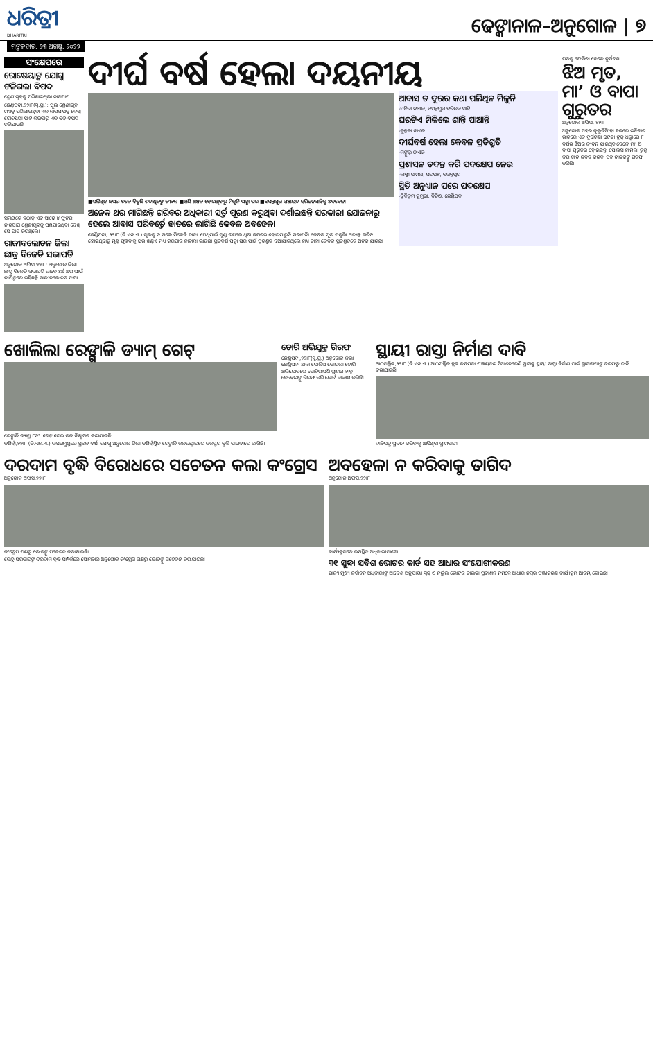ଧରିତ୍ରୀ
DHARITRI
ଢେଙ୍କାନାଳ–ଅନୁଗୋଳ | ୭
ମଙ୍ଗଳବାର, ୨୩ ଅଗଷ୍ଟ, ୨୦୨୨
ସଂକ୍ଷେପରେ
ରୋଷେୟାଙ୍କ ଯୋଗୁ ଟଳିଗଲା ବିପଦ
ଶ୍ରେଣୀଗୃହକୁ ପଶିଯାଇଥିଲା ନାଗସାପ
ଛେଣ୍ଡିପଦା,୨୨।୮(ସ୍ବ.ପ୍ର.): ସ୍କୁଲ ଶ୍ରେଣୀଗୃହ ମଧ୍ୟକୁ ପଶିଯାଉଥିବା ଏକ ନାଗସାପକୁ ଦେଖି ରୋଷେୟା ପାଟି କରିବାରୁ ଏକ ବଡ଼ ବିପଦ ଟଳିଯାଇଛି।
ସମୟରେ ହଠାତ୍ ଏକ ସାଢ଼େ ୪ ଫୁଟର ନାଗସାପ ଶ୍ରେଣୀଗୃହକୁ ପଶିଯାଉଥିବା ଦେଖି ସେ ପାଟି କରିଥିଲେ।
ରାଜୀବଲୋଚନ ଜିଲା ଛାତ୍ର ବିଜେଡି ସଭାପତି
ଅନୁଗୋଳ ଅଫିସ,୨୨।୮: ଅନୁଗୋଳ ଜିଲା ଛାତ୍ର ବିଜେଡି ସଭାପତି ଭାବେ ୪ର୍ଥ ଥର ପାଇଁ ଦାୟିତ୍ବରେ ରହିଛନ୍ତି ରାଜୀବଲୋଚନ ଦାସ।
ଦୀର୍ଘ ବର୍ଷ ହେଲା ଦୟନୀୟ
■ପଲିଥିନ ଛପର ତଳେ ବିତୁଛି ଶତାଧିକଙ୍କ ଜୀବନ ■ଖଣି ଅଞ୍ଚଳ ହୋଇଥିବାରୁ ମିଳୁନି ପକ୍କା ଘର ■ବସନ୍ତପୁର ପଞ୍ଚାୟତ ହରିଜନସାହିକୁ ଅବହେଳା
ଅନେକ ଥର ମାଗିଛନ୍ତି ଗରିବର ଅଧିକାରୀ ସର୍ତ୍ତ ପୂରଣ କରୁଥିବା ଦର୍ଶାଇଛନ୍ତି ସରକାରୀ ଯୋଜନାରୁ ହେଲେ ଆବାସ ପରିବର୍ତ୍ତେ ହାତରେ ଲାଗିଛି କେବଳ ଅବହେଳା
ଛେଣ୍ଡିପଦା, ୨୨।୮ (ଡି.ଏନ.ଏ.) ମୁଲକୁ ନ ଗଲେ ମିଳେନି ଦାନା। ସେଥିପାଇଁ ମୁଣ୍ଡ ଉପରେ ଥିବା ଛପରର ହୋଇପାରୁନି ମରାମତି। କେବଳ ମୂଲ ମଜୁରି। ଅତ୍ୟନ୍ତ ଗରିବ ହୋଇଥିବାରୁ ମୁଣ୍ଡ ଗୁଞ୍ଜିବାକୁ ଘର ଖଣ୍ଡିଏ ମଧ୍ୟ କରିପାରି ନାହାନ୍ତି। ଲାଗିଛି। ପ୍ରତିବର୍ଷ ପକ୍କା ଘର ପାଇଁ ପ୍ରତିଶ୍ରୁତି ଦିଆଯାଉଥିଲେ ମଧ୍ୟ ତାହା କେବଳ ପ୍ରତିଶ୍ରୁତିରେ ଅଟକି ଯାଉଛି।
ଆବାସ ତ ଦୂରର କଥା ପଲିଥିନ ମିଳୁନି
-ସବିତା ନାଏକ, ବସନ୍ତପୁର ହରିଜନ ସାହି
ଘରଟିଏ ମିଳିଲେ ଶାନ୍ତି ପାଆନ୍ତି
-କୁନ୍ତଳା ନାଏକ
ଦୀର୍ଘବର୍ଷ ହେଲା କେବଳ ପ୍ରତିଶ୍ରୁତି
-ମଙ୍ଗୁଲୁ ନାଏକ
ପ୍ରଶାସନ ତଦନ୍ତ କରି ପଦକ୍ଷେପ ନେଉ
-ଲକ୍ଷ୍ମୀ ସାମଲ, ସରପଞ୍ଚ, ବସନ୍ତପୁର
ସ୍ଥିତି ଅନୁଧ୍ୟାନ ପରେ ପଦକ୍ଷେପ
-ତ୍ରିବିକ୍ରମ କୁମୁରା, ବିଡିଓ, ଛେଣ୍ଡିପଦା
ଘରକୁ ଫେରିବା ବେଳେ ଦୁର୍ଘଟଣା
ଝିଅ ମୃତ, ମା’ ଓ ବାପା ଗୁରୁତର
ଅନୁଗୋଳ ଅଫିସ, ୨୨।୮
ଅନୁଗୋଳ ସହର ଜୁଲୁଡିସିଂହା ଛକରେ ରବିବାର ରାତିରେ ଏକ ଦୁର୍ଘଟଣା ଘଟିଛି। ଟ୍ରକ୍ ଧକ୍କାରେ ୮ ବର୍ଷର ଝିଅର ଜୀବନ ଯାଇଥିବାବେଳେ ମା’ ଓ ବାପା ଗୁରୁତର ହୋଇଛନ୍ତି। ପୋଲିସ ମାମଲା ରୁଜୁ କରି ଗାଡ଼ି ଜବତ କରିବା ସହ ଚାଳକଙ୍କୁ ଗିରଫ କରିଛି।
ଖୋଲିଲା ରେଙ୍ଗାଳି ଡ୍ୟାମ୍ ଗେଟ୍
ରେଙ୍ଗାଳି ଡ୍ୟାମ୍ର ୮ନଂ. ଗେଟ୍ ଦେଇ ଜଳ ନିଷ୍କାସନ କରାଯାଉଛି।
କଣିହାଁ,୨୨।୮ (ଡି.ଏନ.ଏ.) ଉପରମୁଣ୍ଡରେ ପ୍ରବଳ ବର୍ଷା ଯୋଗୁ ଅନୁଗୋଳ ଜିଲା କଣିହାଁସ୍ଥିତ ରେଙ୍ଗାଳି ଜଳଭଣ୍ଡାରରେ ଜଳସ୍ତର ବୃଦ୍ଧି ପାଇବାରେ ଲାଗିଛି।
ଚୋରି ଅଭିଯୁକ୍ତ ଗିରଫ
ଛେଣ୍ଡିପଦା,୨୨।୮(ସ୍ବ.ପ୍ର.) ଅନୁଗୋଳ ଜିଲା ଛେଣ୍ଡିପଦା ଥାନା ପୋଲିସ କୋଇଲା ଚୋରି ଅଭିଯୋଗରେ ଗୋହିରାପଶି ଗ୍ରାମର ବାବୁ ବେହେରାଙ୍କୁ ଗିରଫ କରି କୋର୍ଟ ଚାଲାଣ କରିଛି।
ସ୍ଥାୟୀ ରାସ୍ତା ନିର୍ମାଣ ଦାବି
ଆଠମଲ୍ଲିକ,୨୨।୮ (ଡି.ଏନ.ଏ.) ଆଠମଲ୍ଲିକ ବ୍ଲକ କନ୍ଧପଡା ପଞ୍ଚାୟତର ସିଆବେରେଣି ଗ୍ରାମକୁ ସ୍ଥାୟୀ ରାସ୍ତା ନିର୍ମାଣ ପାଇଁ ଗ୍ରାମବାସୀଙ୍କ ତରଫରୁ ଦାବି କରାଯାଇଛି।
ଦାବିପତ୍ର ପ୍ରଦାନ କରିବାକୁ ଆସିଥିବା ଗ୍ରାମବାସୀ।
ଦରଦାମ ବୃଦ୍ଧି ବିରୋଧରେ ସଚେତନ କଲା କଂଗ୍ରେସ
ଅନୁଗୋଳ ଅଫିସ,୨୨।୮
କଂଗ୍ରେସ ପକ୍ଷରୁ ଲୋକଙ୍କୁ ସଚେତନ କରାଯାଉଛି।
କେନ୍ଦ୍ର ସରକାରଙ୍କ ଦରଦାମ ବୃଦ୍ଧି ସମ୍ପର୍କରେ ସୋମବାର ଅନୁଗୋଳ କଂଗ୍ରେସ ପକ୍ଷରୁ ଲୋକଙ୍କୁ ସଚେତନ କରାଯାଇଛି।
ଅବହେଳା ନ କରିବାକୁ ତାଗିଦ
ଅନୁଗୋଳ ଅଫିସ,୨୨।୮
କାର୍ଯ୍ୟକ୍ରମରେ ଉପସ୍ଥିତ ଅଧିକାରୀମାନେ।
୩୧ ସୁଦ୍ଧା ସବିଶ ଭୋଟର କାର୍ଡ ସହ ଆଧାର ସଂଯୋଗୀକରଣ
ରାଜ୍ୟ ମୁଖ୍ୟ ନିର୍ବାଚନ ଅଧିକାରୀଙ୍କ ଆଦେଶ ଅନୁଯାୟୀ ସ୍ବଚ୍ଛ ଓ ନିର୍ଭୁଲ ଭୋଟର ତାଲିକା ପ୍ରକାଶନ ନିମନ୍ତେ ଆଧାର ନମ୍ବର ପଞ୍ଜୀକରଣ କାର୍ଯ୍ୟକ୍ରମ ଆରମ୍ଭ ହୋଇଛି।